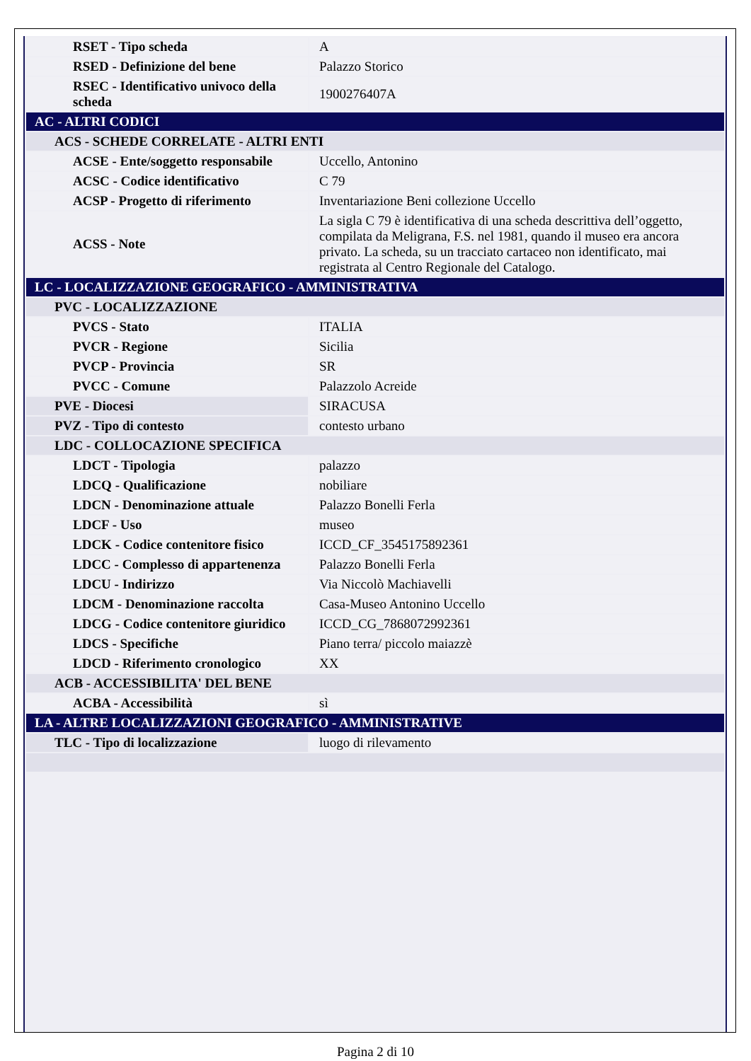| RSET - Tipo scheda | A |
| RSED - Definizione del bene | Palazzo Storico |
| RSEC - Identificativo univoco della scheda | 1900276407A |
| AC - ALTRI CODICI | |
| ACS - SCHEDE CORRELATE - ALTRI ENTI | |
| ACSE - Ente/soggetto responsabile | Uccello, Antonino |
| ACSC - Codice identificativo | C 79 |
| ACSP - Progetto di riferimento | Inventariazione Beni collezione Uccello |
| ACSS - Note | La sigla C 79 è identificativa di una scheda descrittiva dell’oggetto, compilata da Meligrana, F.S. nel 1981, quando il museo era ancora privato. La scheda, su un tracciato cartaceo non identificato, mai registrata al Centro Regionale del Catalogo. |
| LC - LOCALIZZAZIONE GEOGRAFICO - AMMINISTRATIVA | |
| PVC - LOCALIZZAZIONE | |
| PVCS - Stato | ITALIA |
| PVCR - Regione | Sicilia |
| PVCP - Provincia | SR |
| PVCC - Comune | Palazzolo Acreide |
| PVE - Diocesi | SIRACUSA |
| PVZ - Tipo di contesto | contesto urbano |
| LDC - COLLOCAZIONE SPECIFICA | |
| LDCT - Tipologia | palazzo |
| LDCQ - Qualificazione | nobiliare |
| LDCN - Denominazione attuale | Palazzo Bonelli Ferla |
| LDCF - Uso | museo |
| LDCK - Codice contenitore fisico | ICCD_CF_3545175892361 |
| LDCC - Complesso di appartenenza | Palazzo Bonelli Ferla |
| LDCU - Indirizzo | Via Niccolò Machiavelli |
| LDCM - Denominazione raccolta | Casa-Museo Antonino Uccello |
| LDCG - Codice contenitore giuridico | ICCD_CG_7868072992361 |
| LDCS - Specifiche | Piano terra/ piccolo maiazzè |
| LDCD - Riferimento cronologico | XX |
| ACB - ACCESSIBILITA' DEL BENE | |
| ACBA - Accessibilità | sì |
| LA - ALTRE LOCALIZZAZIONI GEOGRAFICO - AMMINISTRATIVE | |
| TLC - Tipo di localizzazione | luogo di rilevamento |
Pagina 2 di 10